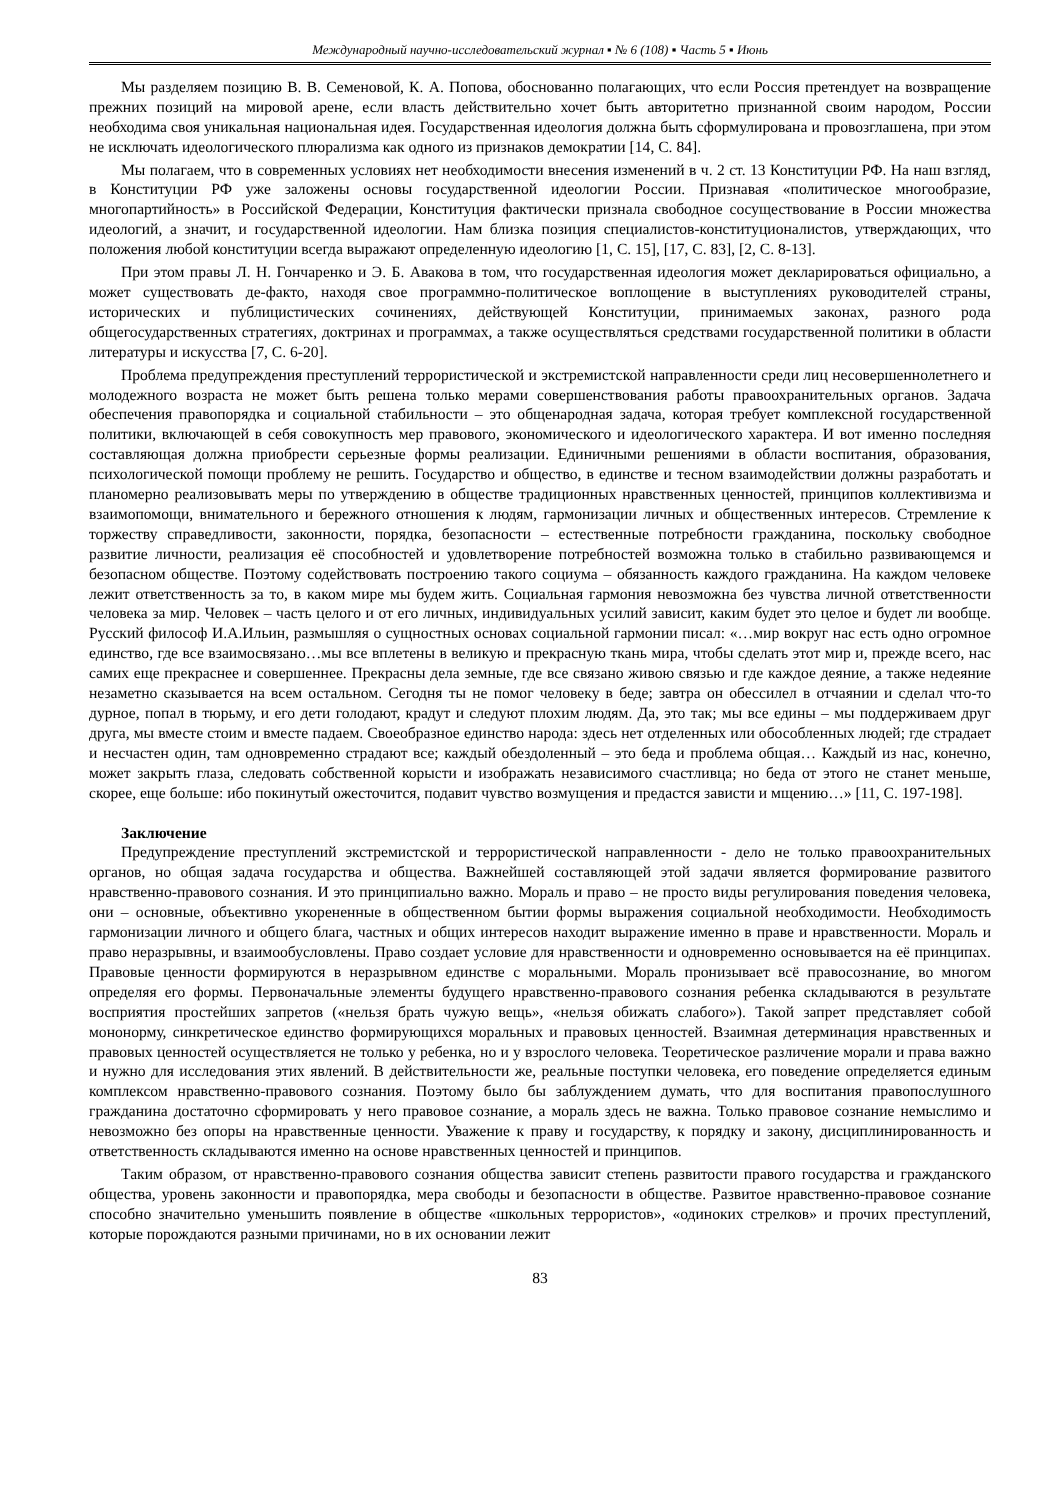Международный научно-исследовательский журнал ▪ № 6 (108) ▪ Часть 5 ▪ Июнь
Мы разделяем позицию В. В. Семеновой, К. А. Попова, обоснованно полагающих, что если Россия претендует на возвращение прежних позиций на мировой арене, если власть действительно хочет быть авторитетно признанной своим народом, России необходима своя уникальная национальная идея. Государственная идеология должна быть сформулирована и провозглашена, при этом не исключать идеологического плюрализма как одного из признаков демократии [14, С. 84].
Мы полагаем, что в современных условиях нет необходимости внесения изменений в ч. 2 ст. 13 Конституции РФ. На наш взгляд, в Конституции РФ уже заложены основы государственной идеологии России. Признавая «политическое многообразие, многопартийность» в Российской Федерации, Конституция фактически признала свободное сосуществование в России множества идеологий, а значит, и государственной идеологии. Нам близка позиция специалистов-конституционалистов, утверждающих, что положения любой конституции всегда выражают определенную идеологию [1, С. 15], [17, С. 83], [2, С. 8-13].
При этом правы Л. Н. Гончаренко и Э. Б. Авакова в том, что государственная идеология может декларироваться официально, а может существовать де-факто, находя свое программно-политическое воплощение в выступлениях руководителей страны, исторических и публицистических сочинениях, действующей Конституции, принимаемых законах, разного рода общегосударственных стратегиях, доктринах и программах, а также осуществляться средствами государственной политики в области литературы и искусства [7, С. 6-20].
Проблема предупреждения преступлений террористической и экстремистской направленности среди лиц несовершеннолетнего и молодежного возраста не может быть решена только мерами совершенствования работы правоохранительных органов. Задача обеспечения правопорядка и социальной стабильности – это общенародная задача, которая требует комплексной государственной политики, включающей в себя совокупность мер правового, экономического и идеологического характера. И вот именно последняя составляющая должна приобрести серьезные формы реализации. Единичными решениями в области воспитания, образования, психологической помощи проблему не решить. Государство и общество, в единстве и тесном взаимодействии должны разработать и планомерно реализовывать меры по утверждению в обществе традиционных нравственных ценностей, принципов коллективизма и взаимопомощи, внимательного и бережного отношения к людям, гармонизации личных и общественных интересов. Стремление к торжеству справедливости, законности, порядка, безопасности – естественные потребности гражданина, поскольку свободное развитие личности, реализация её способностей и удовлетворение потребностей возможна только в стабильно развивающемся и безопасном обществе. Поэтому содействовать построению такого социума – обязанность каждого гражданина. На каждом человеке лежит ответственность за то, в каком мире мы будем жить. Социальная гармония невозможна без чувства личной ответственности человека за мир. Человек – часть целого и от его личных, индивидуальных усилий зависит, каким будет это целое и будет ли вообще. Русский философ И.А.Ильин, размышляя о сущностных основах социальной гармонии писал: «…мир вокруг нас есть одно огромное единство, где все взаимосвязано…мы все вплетены в великую и прекрасную ткань мира, чтобы сделать этот мир и, прежде всего, нас самих еще прекраснее и совершеннее. Прекрасны дела земные, где все связано живою связью и где каждое деяние, а также недеяние незаметно сказывается на всем остальном. Сегодня ты не помог человеку в беде; завтра он обессилел в отчаянии и сделал что-то дурное, попал в тюрьму, и его дети голодают, крадут и следуют плохим людям. Да, это так; мы все едины – мы поддерживаем друг друга, мы вместе стоим и вместе падаем. Своеобразное единство народа: здесь нет отделенных или обособленных людей; где страдает и несчастен один, там одновременно страдают все; каждый обездоленный – это беда и проблема общая… Каждый из нас, конечно, может закрыть глаза, следовать собственной корысти и изображать независимого счастливца; но беда от этого не станет меньше, скорее, еще больше: ибо покинутый ожесточится, подавит чувство возмущения и предастся зависти и мщению…» [11, С. 197-198].
Заключение
Предупреждение преступлений экстремистской и террористической направленности - дело не только правоохранительных органов, но общая задача государства и общества. Важнейшей составляющей этой задачи является формирование развитого нравственно-правового сознания. И это принципиально важно. Мораль и право – не просто виды регулирования поведения человека, они – основные, объективно укорененные в общественном бытии формы выражения социальной необходимости. Необходимость гармонизации личного и общего блага, частных и общих интересов находит выражение именно в праве и нравственности. Мораль и право неразрывны, и взаимообусловлены. Право создает условие для нравственности и одновременно основывается на её принципах. Правовые ценности формируются в неразрывном единстве с моральными. Мораль пронизывает всё правосознание, во многом определяя его формы. Первоначальные элементы будущего нравственно-правового сознания ребенка складываются в результате восприятия простейших запретов («нельзя брать чужую вещь», «нельзя обижать слабого»). Такой запрет представляет собой мононорму, синкретическое единство формирующихся моральных и правовых ценностей. Взаимная детерминация нравственных и правовых ценностей осуществляется не только у ребенка, но и у взрослого человека. Теоретическое различение морали и права важно и нужно для исследования этих явлений. В действительности же, реальные поступки человека, его поведение определяется единым комплексом нравственно-правового сознания. Поэтому было бы заблуждением думать, что для воспитания правопослушного гражданина достаточно сформировать у него правовое сознание, а мораль здесь не важна. Только правовое сознание немыслимо и невозможно без опоры на нравственные ценности. Уважение к праву и государству, к порядку и закону, дисциплинированность и ответственность складываются именно на основе нравственных ценностей и принципов.
Таким образом, от нравственно-правового сознания общества зависит степень развитости правого государства и гражданского общества, уровень законности и правопорядка, мера свободы и безопасности в обществе. Развитое нравственно-правовое сознание способно значительно уменьшить появление в обществе «школьных террористов», «одиноких стрелков» и прочих преступлений, которые порождаются разными причинами, но в их основании лежит
83